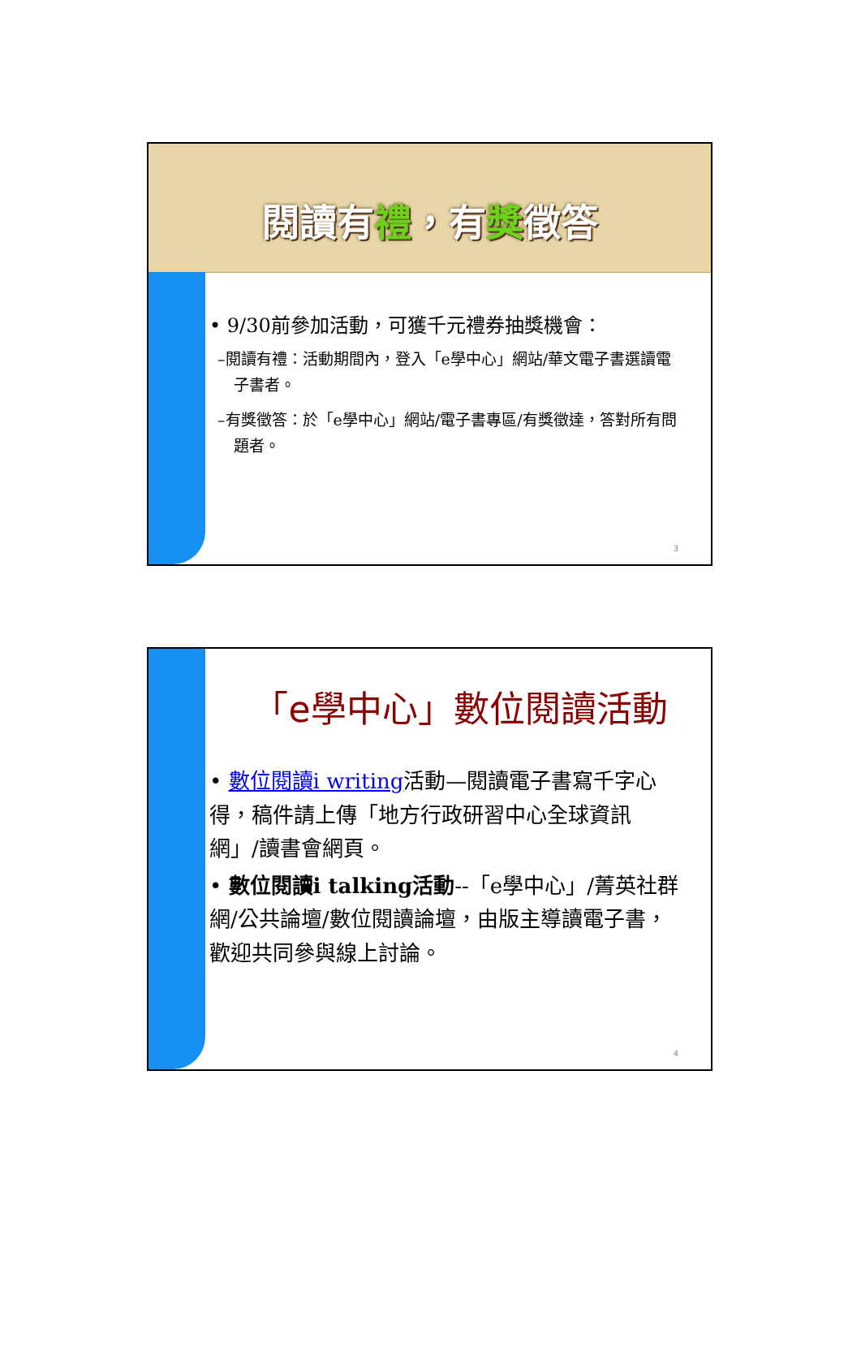閱讀有禮，有獎徵答
• 9/30前參加活動，可獲千元禮券抽獎機會：
–閱讀有禮：活動期間內，登入「e學中心」網站/華文電子書選讀電子書者。
–有獎徵答：於「e學中心」網站/電子書專區/有獎徵達，答對所有問題者。
3
「e學中心」數位閱讀活動
• 數位閱讀i writing活動—閱讀電子書寫千字心得，稿件請上傳「地方行政研習中心全球資訊網」/讀書會網頁。
• 數位閱讀i talking活動--「e學中心」/菁英社群網/公共論壇/數位閱讀論壇，由版主導讀電子書，歡迎共同參與線上討論。
4